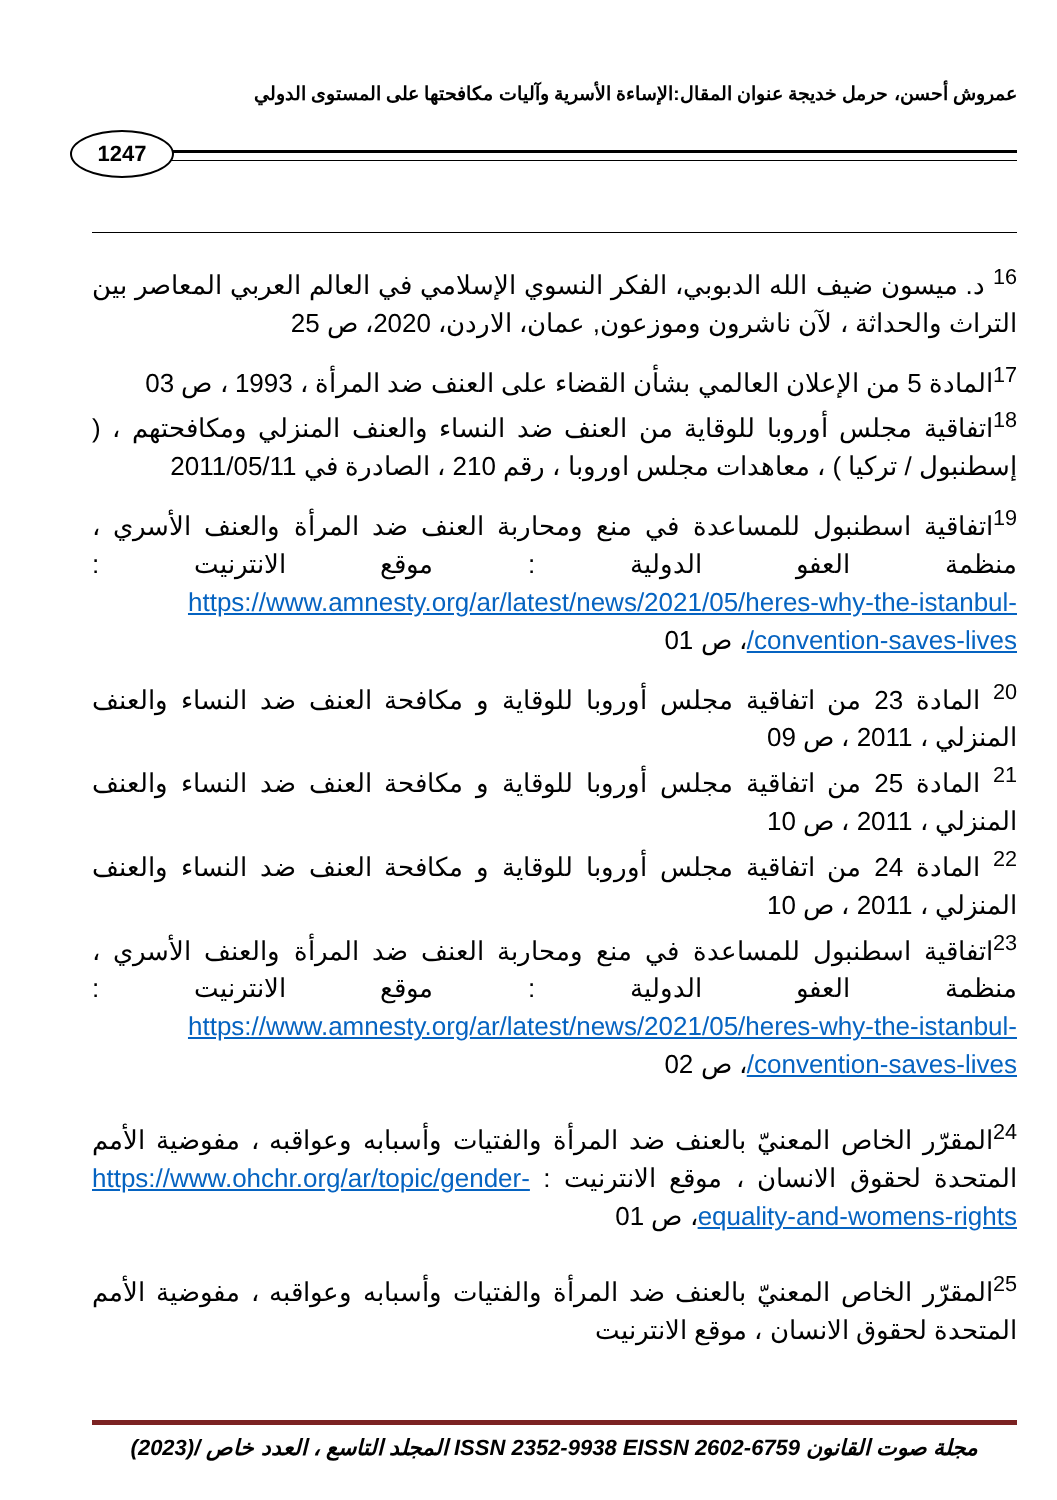عمروش أحسن، حرمل خديجة عنوان المقال:الإساءة الأسرية وآليات مكافحتها على المستوى الدولي
1247
<sup>16</sup> د. ميسون ضيف الله الدبوبي، الفكر النسوي الإسلامي في العالم العربي المعاصر بين التراث والحداثة ، لآن ناشرون وموزعون, عمان، الاردن، 2020، ص 25
<sup>17</sup> المادة 5 من الإعلان العالمي بشأن القضاء على العنف ضد المرأة ، 1993 ، ص 03
<sup>18</sup> اتفاقية مجلس أوروبا للوقاية من العنف ضد النساء والعنف المنزلي ومكافحتهم ، ( إسطنبول / تركيا ) ، معاهدات مجلس اوروبا ، رقم 210 ، الصادرة في 2011/05/11
<sup>19</sup> اتفاقية اسطنبول للمساعدة في منع ومحاربة العنف ضد المرأة والعنف الأسري ، منظمة العفو الدولية : موقع الانترنيت : https://www.amnesty.org/ar/latest/news/2021/05/heres-why-the-istanbul-convention-saves-lives/، ص 01
<sup>20</sup> المادة 23 من اتفاقية مجلس أوروبا للوقاية و مكافحة العنف ضد النساء والعنف المنزلي ، 2011 ، ص 09
<sup>21</sup> المادة 25 من اتفاقية مجلس أوروبا للوقاية و مكافحة العنف ضد النساء والعنف المنزلي ، 2011 ، ص 10
<sup>22</sup> المادة 24 من اتفاقية مجلس أوروبا للوقاية و مكافحة العنف ضد النساء والعنف المنزلي ، 2011 ، ص 10
<sup>23</sup> اتفاقية اسطنبول للمساعدة في منع ومحاربة العنف ضد المرأة والعنف الأسري ، منظمة العفو الدولية : موقع الانترنيت : https://www.amnesty.org/ar/latest/news/2021/05/heres-why-the-istanbul-convention-saves-lives/، ص 02
<sup>24</sup> المقرّر الخاص المعنيّ بالعنف ضد المرأة والفتيات وأسبابه وعواقبه ، مفوضية الأمم المتحدة لحقوق الانسان ، موقع الانترنيت : https://www.ohchr.org/ar/topic/gender-equality-and-womens-rights، ص 01
<sup>25</sup> المقرّر الخاص المعنيّ بالعنف ضد المرأة والفتيات وأسبابه وعواقبه ، مفوضية الأمم المتحدة لحقوق الانسان ، موقع الانترنيت
مجلة صوت القانون ISSN 2352-9938 EISSN 2602-6759 المجلد التاسع ، العدد خاص /(2023)